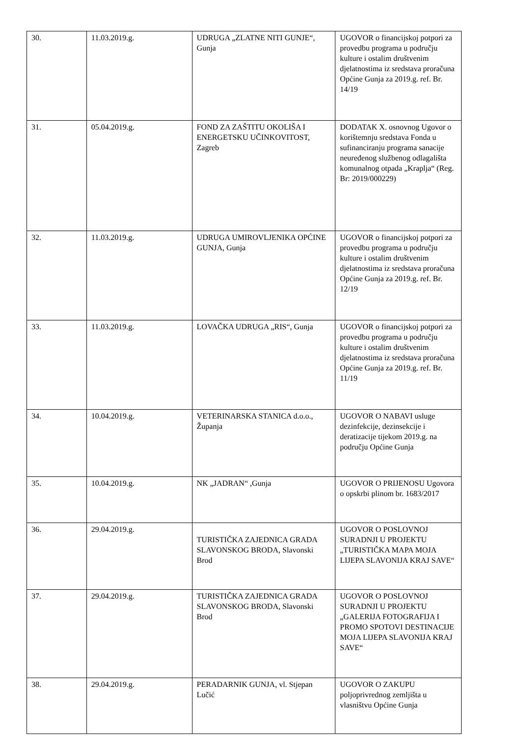| 30. | 11.03.2019.g. | UDRUGA „ZLATNE NITI GUNJE“, Gunja | UGOVOR o financijskoj potpori za provedbu programa u području kulture i ostalim društvenim djelatnostima iz sredstava proračuna Općine Gunja za 2019.g. ref. Br. 14/19 |
| 31. | 05.04.2019.g. | FOND ZA ZAŠTITU OKOLIŠA I ENERGETSKU UČINKOVITOST, Zagreb | DODATAK X. osnovnog Ugovor o korištemnju sredstava Fonda u sufinanciranju programa sanacije neuređenog službenog odlagališta komunalnog otpada „Kraplja“ (Reg. Br: 2019/000229) |
| 32. | 11.03.2019.g. | UDRUGA UMIROVLJENIKA OPĆINE GUNJA, Gunja | UGOVOR o financijskoj potpori za provedbu programa u području kulture i ostalim društvenim djelatnostima iz sredstava proračuna Općine Gunja za 2019.g. ref. Br. 12/19 |
| 33. | 11.03.2019.g. | LOVAČKA UDRUGA „RIS“, Gunja | UGOVOR o financijskoj potpori za provedbu programa u području kulture i ostalim društvenim djelatnostima iz sredstava proračuna Općine Gunja za 2019.g. ref. Br. 11/19 |
| 34. | 10.04.2019.g. | VETERINARSKA STANICA d.o.o., Županja | UGOVOR O NABAVI usluge dezinfekcije, dezinsekcije i deratizacije tijekom 2019.g. na području Općine Gunja |
| 35. | 10.04.2019.g. | NK „JADRAN“ ,Gunja | UGOVOR O PRIJENOSU Ugovora o opskrbi plinom br. 1683/2017 |
| 36. | 29.04.2019.g. | TURISTIČKA ZAJEDNICA GRADA SLAVONSKOG BRODA, Slavonski Brod | UGOVOR O POSLOVNOJ SURADNJI U PROJEKTU „TURISTIČKA MAPA MOJA LIJEPA SLAVONIJA KRAJ SAVE“ |
| 37. | 29.04.2019.g. | TURISTIČKA ZAJEDNICA GRADA SLAVONSKOG BRODA, Slavonski Brod | UGOVOR O POSLOVNOJ SURADNJI U PROJEKTU „GALERIJA FOTOGRAFIJA I PROMO SPOTOVI DESTINACIJE MOJA LIJEPA SLAVONIJA KRAJ SAVE“ |
| 38. | 29.04.2019.g. | PERADARNIK GUNJA, vl. Stjepan Lučić | UGOVOR O ZAKUPU poljoprivrednog zemljišta u vlasništvu Općine Gunja |